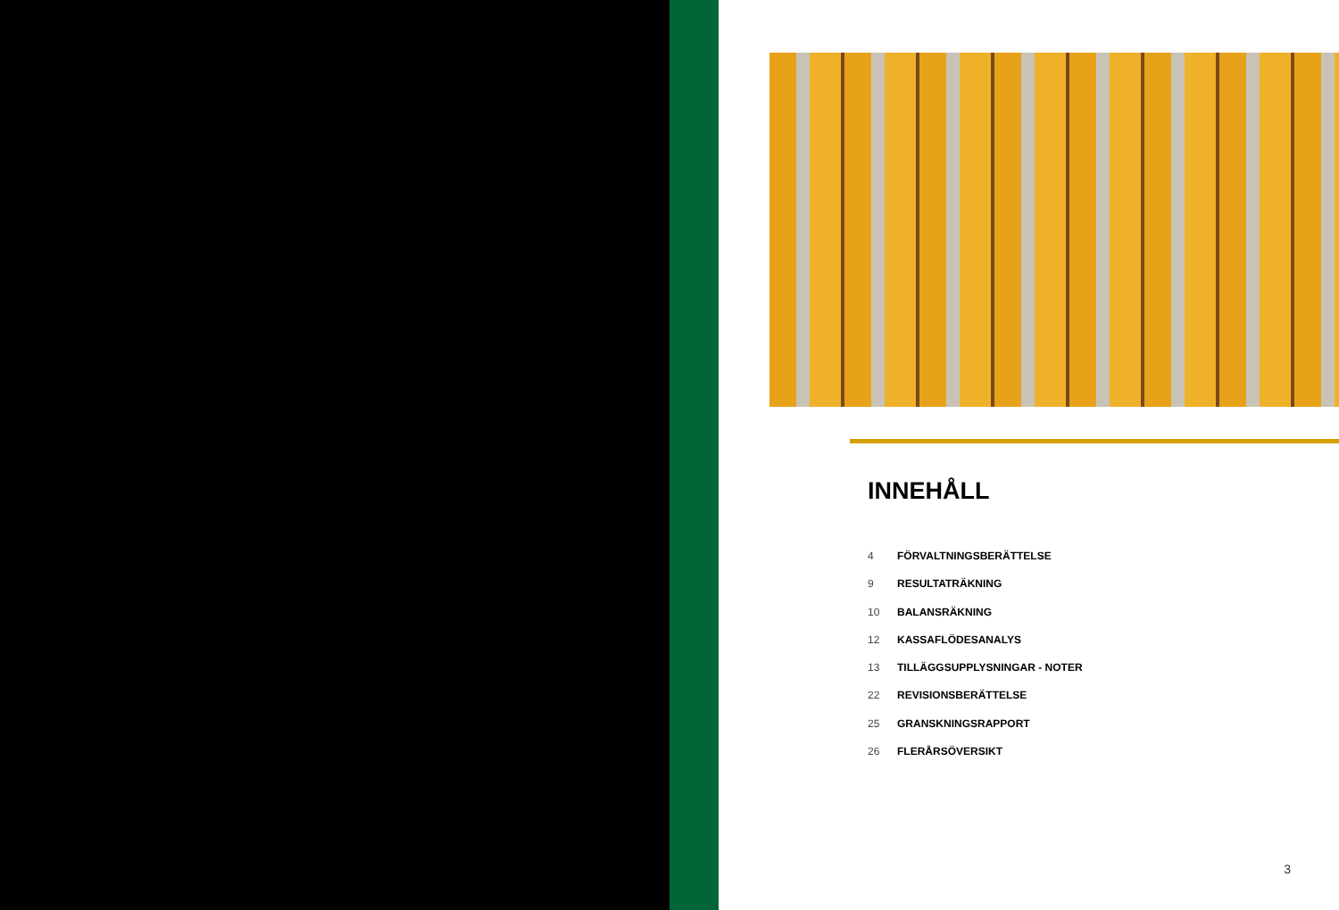INNEHÅLL
4 FÖRVALTNINGSBERÄTTELSE
9 RESULTATRÄKNING
10 BALANSRÄKNING
12 KASSAFLÖDESANALYS
13 TILLÄGGSUPPLYSNINGAR - NOTER
22 REVISIONSBERÄTTELSE
25 GRANSKNINGSRAPPORT
26 FLERÅRSÖVERSIKT
3